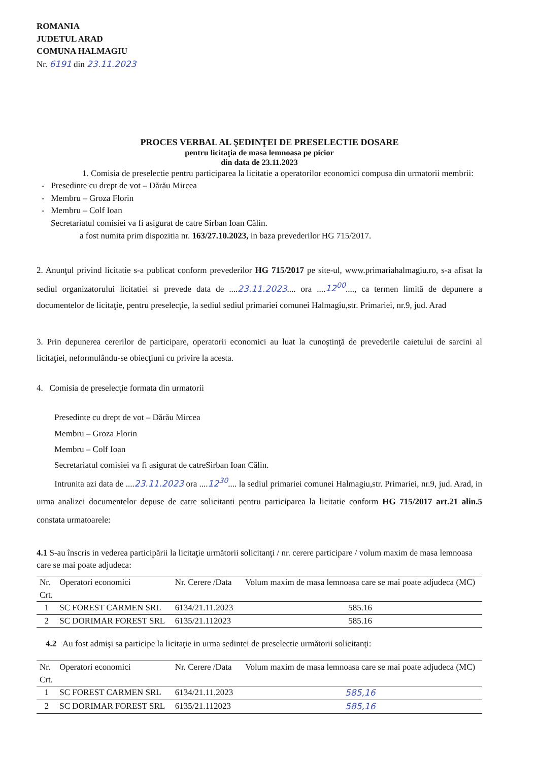ROMANIA
JUDETUL ARAD
COMUNA HALMAGIU
Nr. 6191 din 23.11.2023
PROCES VERBAL AL ŞEDINŢEI DE PRESELECTIE DOSARE
pentru licitaţia de masa lemnoasa pe picior
din data de 23.11.2023
1. Comisia de preselectie pentru participarea la licitatie a operatorilor economici compusa din urmatorii membrii:
- Presedinte cu drept de vot – Dărău Mircea
- Membru – Groza Florin
- Membru – Colf Ioan
Secretariatul comisiei va fi asigurat de catre Sirban Ioan Călin.
a fost numita prim dispozitia nr. 163/27.10.2023, in baza prevederilor HG 715/2017.
2. Anunţul privind licitatie s-a publicat conform prevederilor HG 715/2017 pe site-ul, www.primariahalmagiu.ro, s-a afisat la sediul organizatorului licitatiei si prevede data de ....23.11.2023.... ora ....12<sup>00</sup>...., ca termen limită de depunere a documentelor de licitaţie, pentru preselecţie, la sediul sediul primariei comunei Halmagiu,str. Primariei, nr.9, jud. Arad
3. Prin depunerea cererilor de participare, operatorii economici au luat la cunoştinţă de prevederile caietului de sarcini al licitaţiei, neformulându-se obiecţiuni cu privire la acesta.
4. Comisia de preselecţie formata din urmatorii
Presedinte cu drept de vot – Dărău Mircea
Membru – Groza Florin
Membru – Colf Ioan
Secretariatul comisiei va fi asigurat de catreSirban Ioan Călin.
Intrunita azi data de ....23.11.2023 ora ....12<sup>30</sup>.... la sediul primariei comunei Halmagiu,str. Primariei, nr.9, jud. Arad, in urma analizei documentelor depuse de catre solicitanti pentru participarea la licitatie conform HG 715/2017 art.21 alin.5 constata urmatoarele:
4.1 S-au înscris in vederea participării la licitaţie următorii solicitanţi / nr. cerere participare / volum maxim de masa lemnoasa care se mai poate adjudeca:
| Nr. Crt. | Operatori economici | Nr. Cerere /Data | Volum maxim de masa lemnoasa care se mai poate adjudeca (MC) |
| --- | --- | --- | --- |
| 1 | SC FOREST CARMEN SRL | 6134/21.11.2023 | 585.16 |
| 2 | SC DORIMAR FOREST SRL | 6135/21.112023 | 585.16 |
4.2 Au fost admişi sa participe la licitaţie in urma sedintei de preselectie următorii solicitanţi:
| Nr. Crt. | Operatori economici | Nr. Cerere /Data | Volum maxim de masa lemnoasa care se mai poate adjudeca (MC) |
| --- | --- | --- | --- |
| 1 | SC FOREST CARMEN SRL | 6134/21.11.2023 | 585,16 |
| 2 | SC DORIMAR FOREST SRL | 6135/21.112023 | 585,16 |